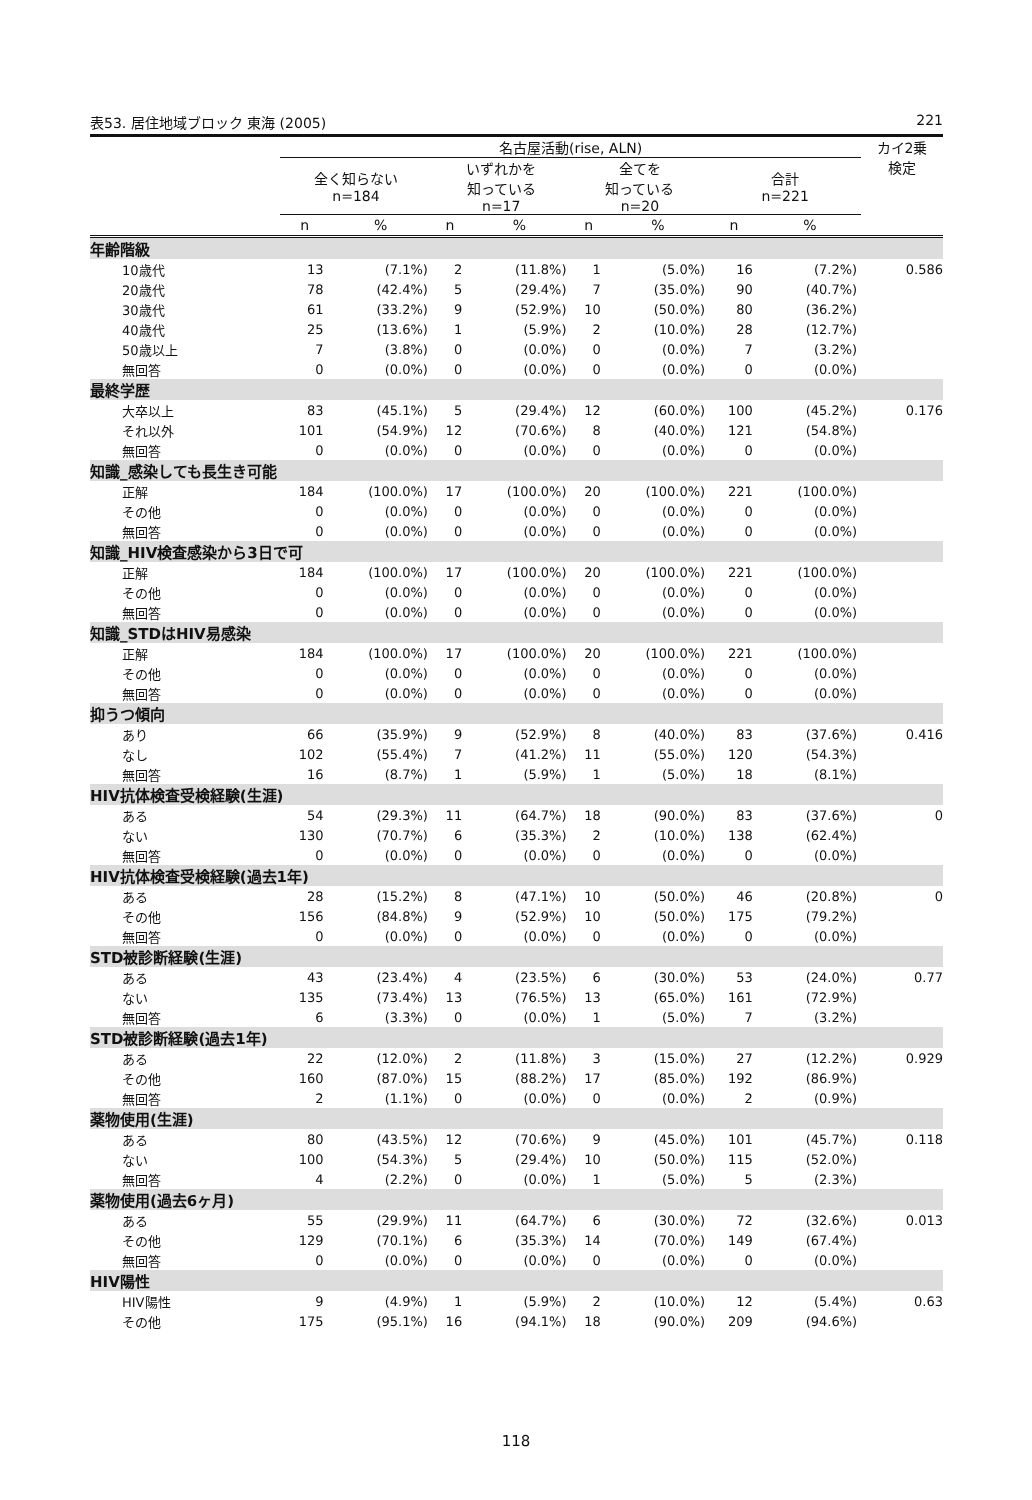表53. 居住地域ブロック 東海 (2005) 221
| | 名古屋活動(rise, ALN) | | | | | | | | カイ2乗 検定 |
| --- | --- | --- | --- | --- | --- | --- | --- | --- | --- |
| | 全く知らない n=184 | | いずれかを 知っている n=17 | | 全てを 知っている n=20 | | 合計 n=221 | | |
| | n | % | n | % | n | % | n | % | |
| 年齢階級 | | | | | | | | | |
| 10歳代 | 13 | (7.1%) | 2 | (11.8%) | 1 | (5.0%) | 16 | (7.2%) | 0.586 |
| 20歳代 | 78 | (42.4%) | 5 | (29.4%) | 7 | (35.0%) | 90 | (40.7%) | |
| 30歳代 | 61 | (33.2%) | 9 | (52.9%) | 10 | (50.0%) | 80 | (36.2%) | |
| 40歳代 | 25 | (13.6%) | 1 | (5.9%) | 2 | (10.0%) | 28 | (12.7%) | |
| 50歳以上 | 7 | (3.8%) | 0 | (0.0%) | 0 | (0.0%) | 7 | (3.2%) | |
| 無回答 | 0 | (0.0%) | 0 | (0.0%) | 0 | (0.0%) | 0 | (0.0%) | |
| 最終学歴 | | | | | | | | | |
| 大卒以上 | 83 | (45.1%) | 5 | (29.4%) | 12 | (60.0%) | 100 | (45.2%) | 0.176 |
| それ以外 | 101 | (54.9%) | 12 | (70.6%) | 8 | (40.0%) | 121 | (54.8%) | |
| 無回答 | 0 | (0.0%) | 0 | (0.0%) | 0 | (0.0%) | 0 | (0.0%) | |
| 知識_感染しても長生き可能 | | | | | | | | | |
| 正解 | 184 | (100.0%) | 17 | (100.0%) | 20 | (100.0%) | 221 | (100.0%) | |
| その他 | 0 | (0.0%) | 0 | (0.0%) | 0 | (0.0%) | 0 | (0.0%) | |
| 無回答 | 0 | (0.0%) | 0 | (0.0%) | 0 | (0.0%) | 0 | (0.0%) | |
| 知識_HIV検査感染から3日で可 | | | | | | | | | |
| 正解 | 184 | (100.0%) | 17 | (100.0%) | 20 | (100.0%) | 221 | (100.0%) | |
| その他 | 0 | (0.0%) | 0 | (0.0%) | 0 | (0.0%) | 0 | (0.0%) | |
| 無回答 | 0 | (0.0%) | 0 | (0.0%) | 0 | (0.0%) | 0 | (0.0%) | |
| 知識_STDはHIV易感染 | | | | | | | | | |
| 正解 | 184 | (100.0%) | 17 | (100.0%) | 20 | (100.0%) | 221 | (100.0%) | |
| その他 | 0 | (0.0%) | 0 | (0.0%) | 0 | (0.0%) | 0 | (0.0%) | |
| 無回答 | 0 | (0.0%) | 0 | (0.0%) | 0 | (0.0%) | 0 | (0.0%) | |
| 抑うつ傾向 | | | | | | | | | |
| あり | 66 | (35.9%) | 9 | (52.9%) | 8 | (40.0%) | 83 | (37.6%) | 0.416 |
| なし | 102 | (55.4%) | 7 | (41.2%) | 11 | (55.0%) | 120 | (54.3%) | |
| 無回答 | 16 | (8.7%) | 1 | (5.9%) | 1 | (5.0%) | 18 | (8.1%) | |
| HIV抗体検査受検経験(生涯) | | | | | | | | | |
| ある | 54 | (29.3%) | 11 | (64.7%) | 18 | (90.0%) | 83 | (37.6%) | 0 |
| ない | 130 | (70.7%) | 6 | (35.3%) | 2 | (10.0%) | 138 | (62.4%) | |
| 無回答 | 0 | (0.0%) | 0 | (0.0%) | 0 | (0.0%) | 0 | (0.0%) | |
| HIV抗体検査受検経験(過去1年) | | | | | | | | | |
| ある | 28 | (15.2%) | 8 | (47.1%) | 10 | (50.0%) | 46 | (20.8%) | 0 |
| その他 | 156 | (84.8%) | 9 | (52.9%) | 10 | (50.0%) | 175 | (79.2%) | |
| 無回答 | 0 | (0.0%) | 0 | (0.0%) | 0 | (0.0%) | 0 | (0.0%) | |
| STD被診断経験(生涯) | | | | | | | | | |
| ある | 43 | (23.4%) | 4 | (23.5%) | 6 | (30.0%) | 53 | (24.0%) | 0.77 |
| ない | 135 | (73.4%) | 13 | (76.5%) | 13 | (65.0%) | 161 | (72.9%) | |
| 無回答 | 6 | (3.3%) | 0 | (0.0%) | 1 | (5.0%) | 7 | (3.2%) | |
| STD被診断経験(過去1年) | | | | | | | | | |
| ある | 22 | (12.0%) | 2 | (11.8%) | 3 | (15.0%) | 27 | (12.2%) | 0.929 |
| その他 | 160 | (87.0%) | 15 | (88.2%) | 17 | (85.0%) | 192 | (86.9%) | |
| 無回答 | 2 | (1.1%) | 0 | (0.0%) | 0 | (0.0%) | 2 | (0.9%) | |
| 薬物使用(生涯) | | | | | | | | | |
| ある | 80 | (43.5%) | 12 | (70.6%) | 9 | (45.0%) | 101 | (45.7%) | 0.118 |
| ない | 100 | (54.3%) | 5 | (29.4%) | 10 | (50.0%) | 115 | (52.0%) | |
| 無回答 | 4 | (2.2%) | 0 | (0.0%) | 1 | (5.0%) | 5 | (2.3%) | |
| 薬物使用(過去6ヶ月) | | | | | | | | | |
| ある | 55 | (29.9%) | 11 | (64.7%) | 6 | (30.0%) | 72 | (32.6%) | 0.013 |
| その他 | 129 | (70.1%) | 6 | (35.3%) | 14 | (70.0%) | 149 | (67.4%) | |
| 無回答 | 0 | (0.0%) | 0 | (0.0%) | 0 | (0.0%) | 0 | (0.0%) | |
| HIV陽性 | | | | | | | | | |
| HIV陽性 | 9 | (4.9%) | 1 | (5.9%) | 2 | (10.0%) | 12 | (5.4%) | 0.63 |
| その他 | 175 | (95.1%) | 16 | (94.1%) | 18 | (90.0%) | 209 | (94.6%) | |
118